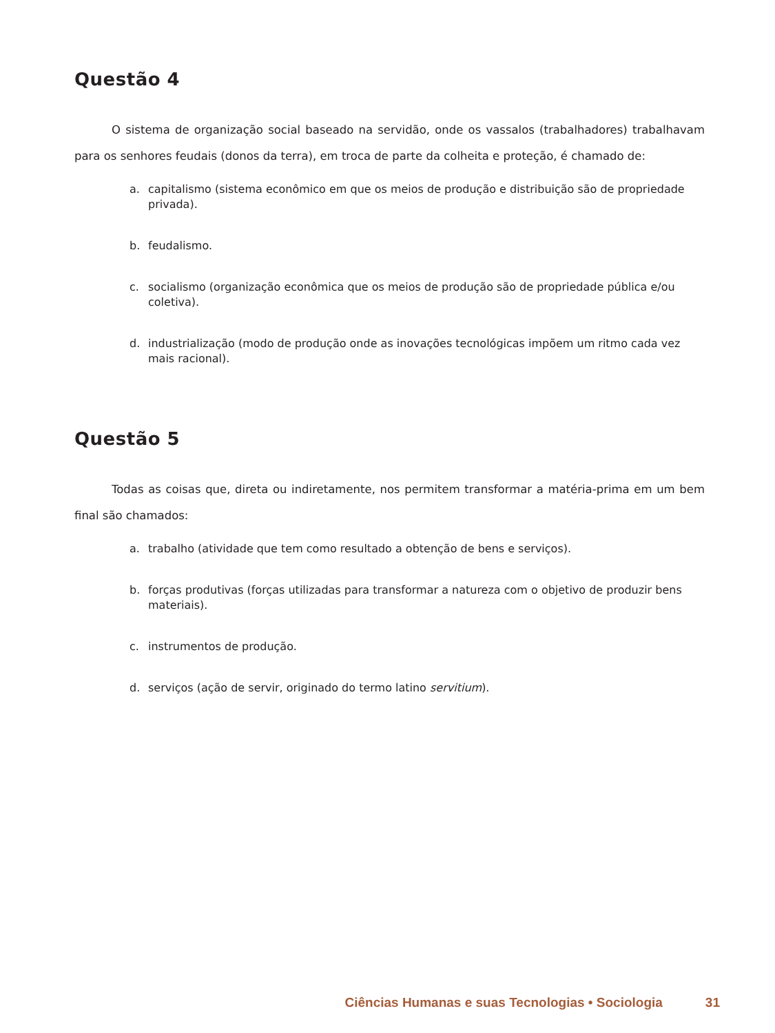Questão 4
O sistema de organização social baseado na servidão, onde os vassalos (trabalhadores) trabalhavam para os senhores feudais (donos da terra), em troca de parte da colheita e proteção, é chamado de:
a. capitalismo (sistema econômico em que os meios de produção e distribuição são de propriedade privada).
b. feudalismo.
c. socialismo (organização econômica que os meios de produção são de propriedade pública e/ou coletiva).
d. industrialização (modo de produção onde as inovações tecnológicas impõem um ritmo cada vez mais racional).
Questão 5
Todas as coisas que, direta ou indiretamente, nos permitem transformar a matéria-prima em um bem final são chamados:
a. trabalho (atividade que tem como resultado a obtenção de bens e serviços).
b. forças produtivas (forças utilizadas para transformar a natureza com o objetivo de produzir bens materiais).
c. instrumentos de produção.
d. serviços (ação de servir, originado do termo latino servitium).
Ciências Humanas e suas Tecnologias • Sociologia 31